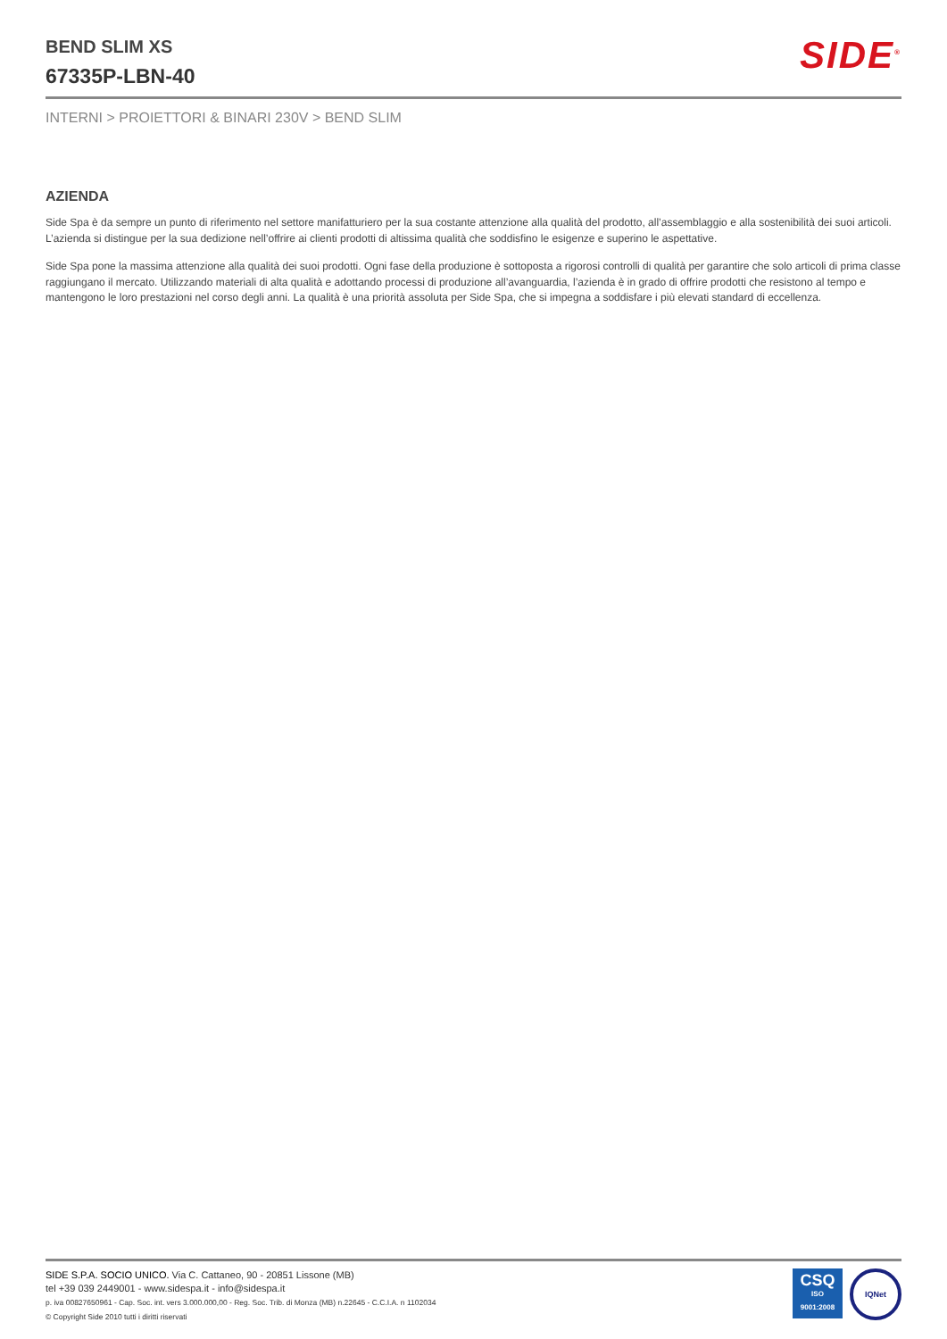BEND SLIM XS
67335P-LBN-40
SIDE<sup>®</sup>
INTERNI > PROIETTORI & BINARI 230V > BEND SLIM
AZIENDA
Side Spa è da sempre un punto di riferimento nel settore manifatturiero per la sua costante attenzione alla qualità del prodotto, all’assemblaggio e alla sostenibilità dei suoi articoli. L’azienda si distingue per la sua dedizione nell’offrire ai clienti prodotti di altissima qualità che soddisfino le esigenze e superino le aspettative.
Side Spa pone la massima attenzione alla qualità dei suoi prodotti. Ogni fase della produzione è sottoposta a rigorosi controlli di qualità per garantire che solo articoli di prima classe raggiungano il mercato. Utilizzando materiali di alta qualità e adottando processi di produzione all’avanguardia, l’azienda è in grado di offrire prodotti che resistono al tempo e mantengono le loro prestazioni nel corso degli anni. La qualità è una priorità assoluta per Side Spa, che si impegna a soddisfare i più elevati standard di eccellenza.
SIDE S.P.A. SOCIO UNICO. Via C. Cattaneo, 90 - 20851 Lissone (MB)
tel +39 039 2449001 - www.sidespa.it - info@sidespa.it
p. iva 00827650961 - Cap. Soc. int. vers 3.000.000,00 - Reg. Soc. Trib. di Monza (MB) n.22645 - C.C.I.A. n 1102034
© Copyright Side 2010 tutti i diritti riservati
CSQ
ISO
9001:2008
IQNet